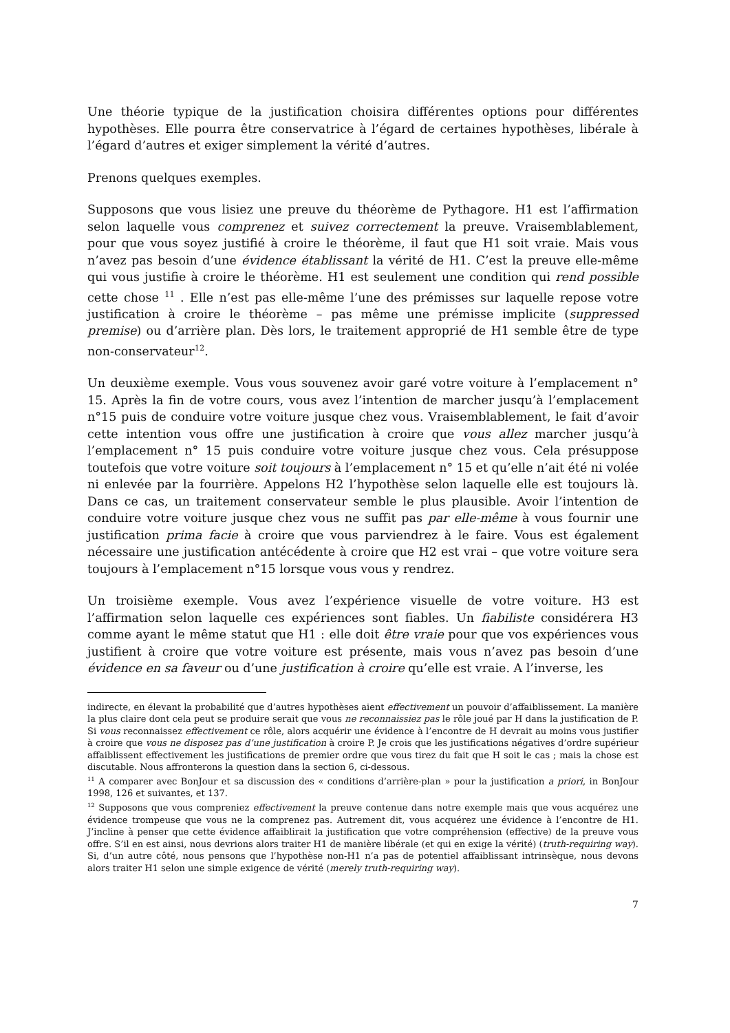Une théorie typique de la justification choisira différentes options pour différentes hypothèses. Elle pourra être conservatrice à l’égard de certaines hypothèses, libérale à l’égard d’autres et exiger simplement la vérité d’autres.
Prenons quelques exemples.
Supposons que vous lisiez une preuve du théorème de Pythagore. H1 est l’affirmation selon laquelle vous comprenez et suivez correctement la preuve. Vraisemblablement, pour que vous soyez justifié à croire le théorème, il faut que H1 soit vraie. Mais vous n’avez pas besoin d’une évidence établissant la vérité de H1. C’est la preuve elle-même qui vous justifie à croire le théorème. H1 est seulement une condition qui rend possible cette chose <sup>11</sup> . Elle n’est pas elle-même l’une des prémisses sur laquelle repose votre justification à croire le théorème – pas même une prémisse implicite (suppressed premise) ou d’arrière plan. Dès lors, le traitement approprié de H1 semble être de type non-conservateur<sup>12</sup>.
Un deuxième exemple. Vous vous souvenez avoir garé votre voiture à l’emplacement n° 15. Après la fin de votre cours, vous avez l’intention de marcher jusqu’à l’emplacement n°15 puis de conduire votre voiture jusque chez vous. Vraisemblablement, le fait d’avoir cette intention vous offre une justification à croire que vous allez marcher jusqu’à l’emplacement n° 15 puis conduire votre voiture jusque chez vous. Cela présuppose toutefois que votre voiture soit toujours à l’emplacement n° 15 et qu’elle n’ait été ni volée ni enlevée par la fourrière. Appelons H2 l’hypothèse selon laquelle elle est toujours là. Dans ce cas, un traitement conservateur semble le plus plausible. Avoir l’intention de conduire votre voiture jusque chez vous ne suffit pas par elle-même à vous fournir une justification prima facie à croire que vous parviendrez à le faire. Vous est également nécessaire une justification antécédente à croire que H2 est vrai – que votre voiture sera toujours à l’emplacement n°15 lorsque vous vous y rendrez.
Un troisième exemple. Vous avez l’expérience visuelle de votre voiture. H3 est l’affirmation selon laquelle ces expériences sont fiables. Un fiabiliste considérera H3 comme ayant le même statut que H1 : elle doit être vraie pour que vos expériences vous justifient à croire que votre voiture est présente, mais vous n’avez pas besoin d’une évidence en sa faveur ou d’une justification à croire qu’elle est vraie. A l’inverse, les
indirecte, en élevant la probabilité que d’autres hypothèses aient effectivement un pouvoir d’affaiblissement. La manière la plus claire dont cela peut se produire serait que vous ne reconnaissiez pas le rôle joué par H dans la justification de P. Si vous reconnaissez effectivement ce rôle, alors acquérir une évidence à l’encontre de H devrait au moins vous justifier à croire que vous ne disposez pas d’une justification à croire P. Je crois que les justifications négatives d’ordre supérieur affaiblissent effectivement les justifications de premier ordre que vous tirez du fait que H soit le cas ; mais la chose est discutable. Nous affronterons la question dans la section 6, ci-dessous.
<sup>11</sup> A comparer avec BonJour et sa discussion des « conditions d’arrière-plan » pour la justification a priori, in BonJour 1998, 126 et suivantes, et 137.
<sup>12</sup> Supposons que vous compreniez effectivement la preuve contenue dans notre exemple mais que vous acquérez une évidence trompeuse que vous ne la comprenez pas. Autrement dit, vous acquérez une évidence à l’encontre de H1. J’incline à penser que cette évidence affaiblirait la justification que votre compréhension (effective) de la preuve vous offre. S’il en est ainsi, nous devrions alors traiter H1 de manière libérale (et qui en exige la vérité) (truth-requiring way). Si, d’un autre côté, nous pensons que l’hypothèse non-H1 n’a pas de potentiel affaiblissant intrinsèque, nous devons alors traiter H1 selon une simple exigence de vérité (merely truth-requiring way).
7